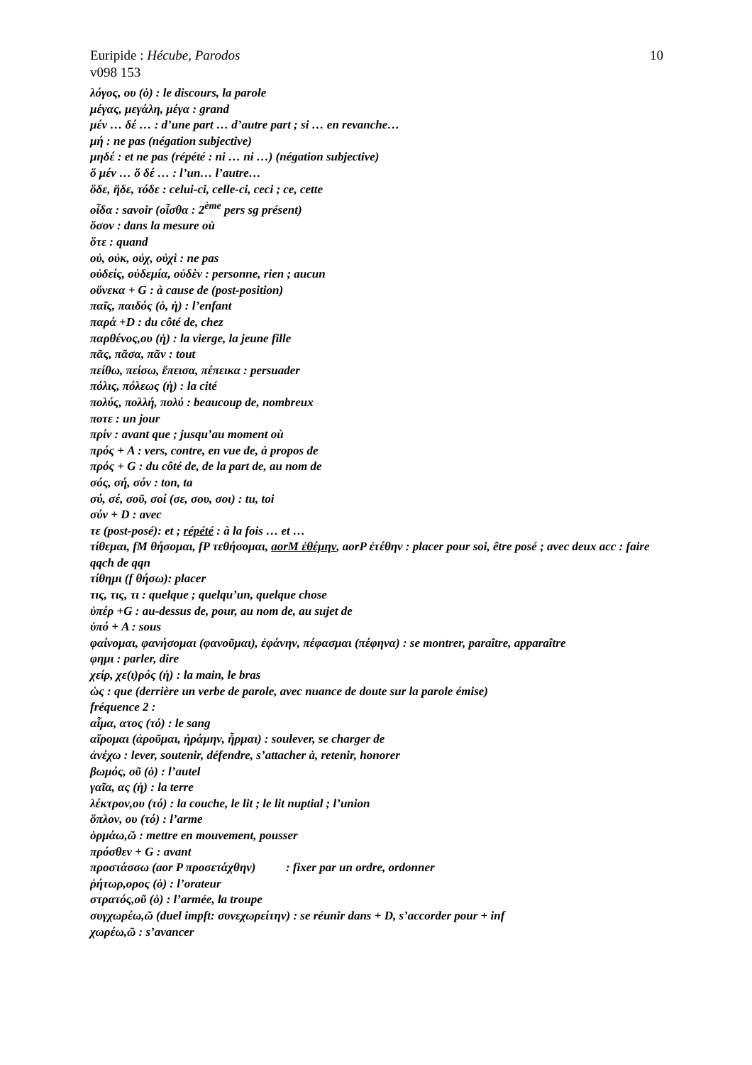Euripide : Hécube, Parodos 10
v098 153
λόγος, ου (ὁ) : le discours, la parole
μέγας, μεγάλη, μέγα : grand
μέν … δέ … : d’une part … d’autre part ; si … en revanche…
μή : ne pas (négation subjective)
μηδέ : et ne pas (répété : ni … ni …) (négation subjective)
ὅ μέν … ὅ δέ … : l’un… l’autre…
ὅδε, ἥδε, τόδε : celui-ci, celle-ci, ceci ; ce, cette
οἶδα : savoir (οἶσθα : 2<sup>ème</sup> pers sg présent)
ὅσον : dans la mesure où
ὅτε : quand
οὐ, οὐκ, οὐχ, οὐχὶ : ne pas
οὐδείς, οὐδεμία, οὐδὲν : personne, rien ; aucun
οὕνεκα + G : à cause de (post-position)
παῖς, παιδός (ὁ, ἡ) : l’enfant
παρά +D : du côté de, chez
παρθένος,ου (ἡ) : la vierge, la jeune fille
πᾶς, πᾶσα, πᾶν : tout
πείθω, πείσω, ἔπεισα, πέπεικα : persuader
πόλις, πόλεως (ἡ) : la cité
πολύς, πολλή, πολύ : beaucoup de, nombreux
ποτε : un jour
πρίν : avant que ; jusqu’au moment où
πρός + A : vers, contre, en vue de, à propos de
πρός + G : du côté de, de la part de, au nom de
σός, σή, σόν : ton, ta
σύ, σέ, σοῦ, σοί (σε, σου, σοι) : tu, toi
σύν + D : avec
τε (post-posé): et ; répété : à la fois … et …
τίθεμαι, fM θήσομαι, fP τεθήσομαι, aorM ἐθέμην, aorP ἐτέθην : placer pour soi, être posé ; avec deux acc : faire qqch de qqn
τίθημι (f θήσω): placer
τις, τις, τι : quelque ; quelqu’un, quelque chose
ὑπέρ +G : au-dessus de, pour, au nom de, au sujet de
ὑπό + A : sous
φαίνομαι, φανήσομαι (φανοῦμαι), ἐφάνην, πέφασμαι (πέφηνα) : se montrer, paraître, apparaître
φημι : parler, dire
χείρ, χε(ι)ρός (ἡ) : la main, le bras
ὡς : que (derrière un verbe de parole, avec nuance de doute sur la parole émise)
fréquence 2 :
αἷμα, ατος (τό) : le sang
αἴρομαι (ἀροῦμαι, ἠράμην, ἦρμαι) : soulever, se charger de
ἀνέχω : lever, soutenir, défendre, s’attacher à, retenir, honorer
βωμός, οῦ (ὁ) : l’autel
γαῖα, ας (ἡ) : la terre
λέκτρον,ου (τό) : la couche, le lit ; le lit nuptial ; l’union
ὅπλον, ου (τό) : l’arme
ὁρμάω,ῶ : mettre en mouvement, pousser
πρόσθεν + G : avant
προστάσσω (aor P προσετάχθην) : fixer par un ordre, ordonner
ῥήτωρ,ορος (ὁ) : l’orateur
στρατός,οῦ (ὁ) : l’armée, la troupe
συγχωρέω,ῶ (duel impft: συνεχωρείτην) : se réunir dans + D, s’accorder pour + inf
χωρέω,ῶ : s’avancer